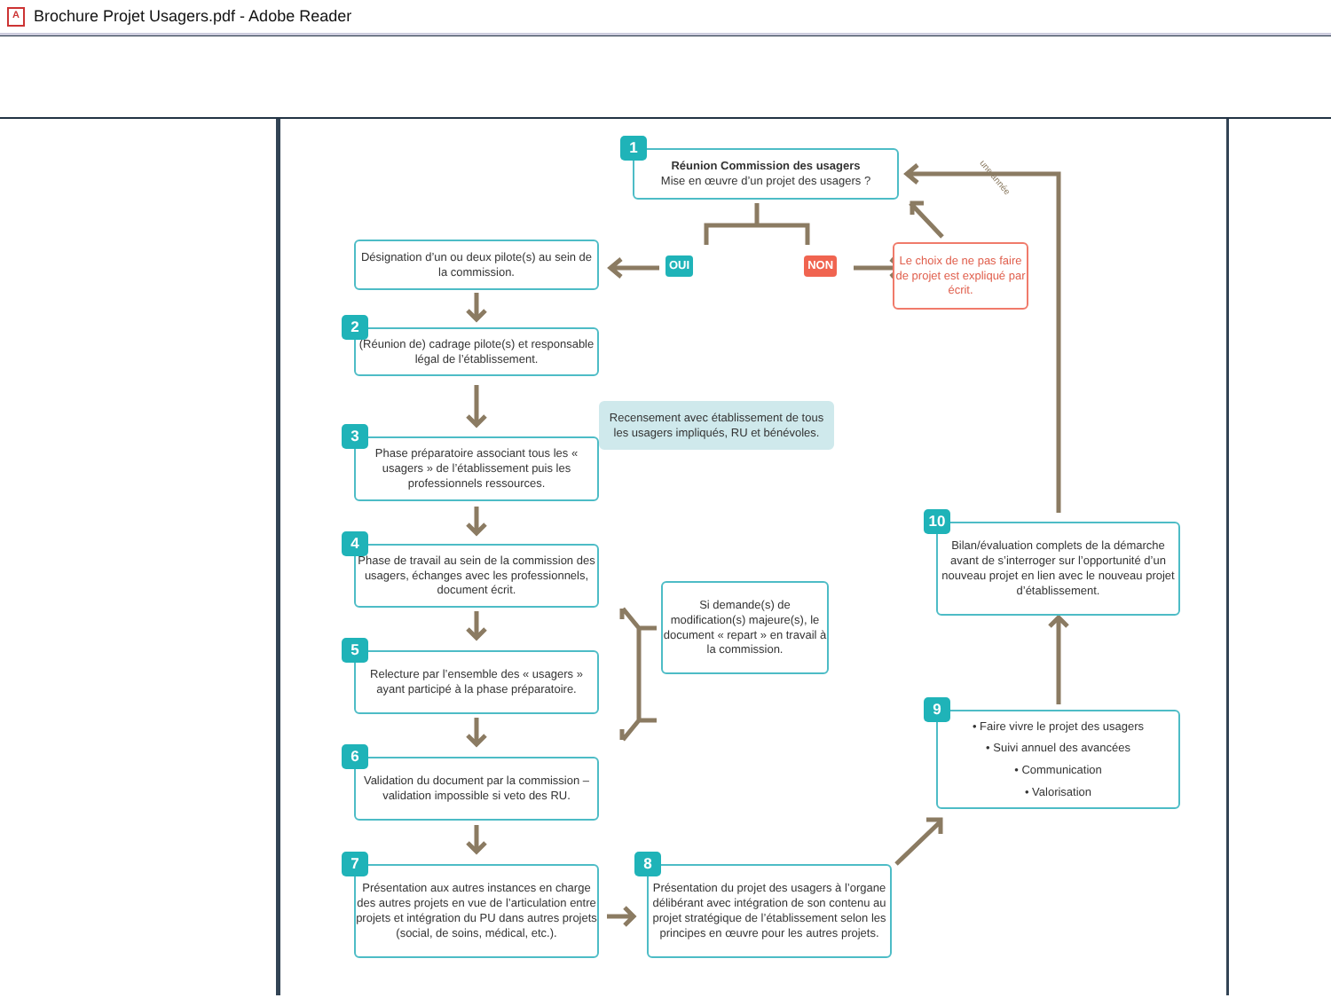A Brochure Projet Usagers.pdf - Adobe Reader
1
Réunion Commission des usagers
Mise en œuvre d’un projet des usagers ?
une année
Désignation d’un ou deux pilote(s) au sein de la commission.
OUI NON
Le choix de ne pas faire de projet est expliqué par écrit.
2
(Réunion de) cadrage pilote(s) et responsable légal de l’établissement.
3
Phase préparatoire associant tous les « usagers » de l’établissement puis les professionnels ressources.
Recensement avec établissement de tous les usagers impliqués, RU et bénévoles.
4
Phase de travail au sein de la commission des usagers, échanges avec les professionnels, document écrit.
5
Relecture par l’ensemble des « usagers » ayant participé à la phase préparatoire.
6
Validation du document par la commission – validation impossible si veto des RU.
7
Présentation aux autres instances en charge des autres projets en vue de l’articulation entre projets et intégration du PU dans autres projets (social, de soins, médical, etc.).
Si demande(s) de modification(s) majeure(s), le document « repart » en travail à la commission.
8
Présentation du projet des usagers à l’organe délibérant avec intégration de son contenu au projet stratégique de l’établissement selon les principes en œuvre pour les autres projets.
10
Bilan/évaluation complets de la démarche avant de s’interroger sur l’opportunité d’un nouveau projet en lien avec le nouveau projet d’établissement.
9
• Faire vivre le projet des usagers
• Suivi annuel des avancées
• Communication
• Valorisation